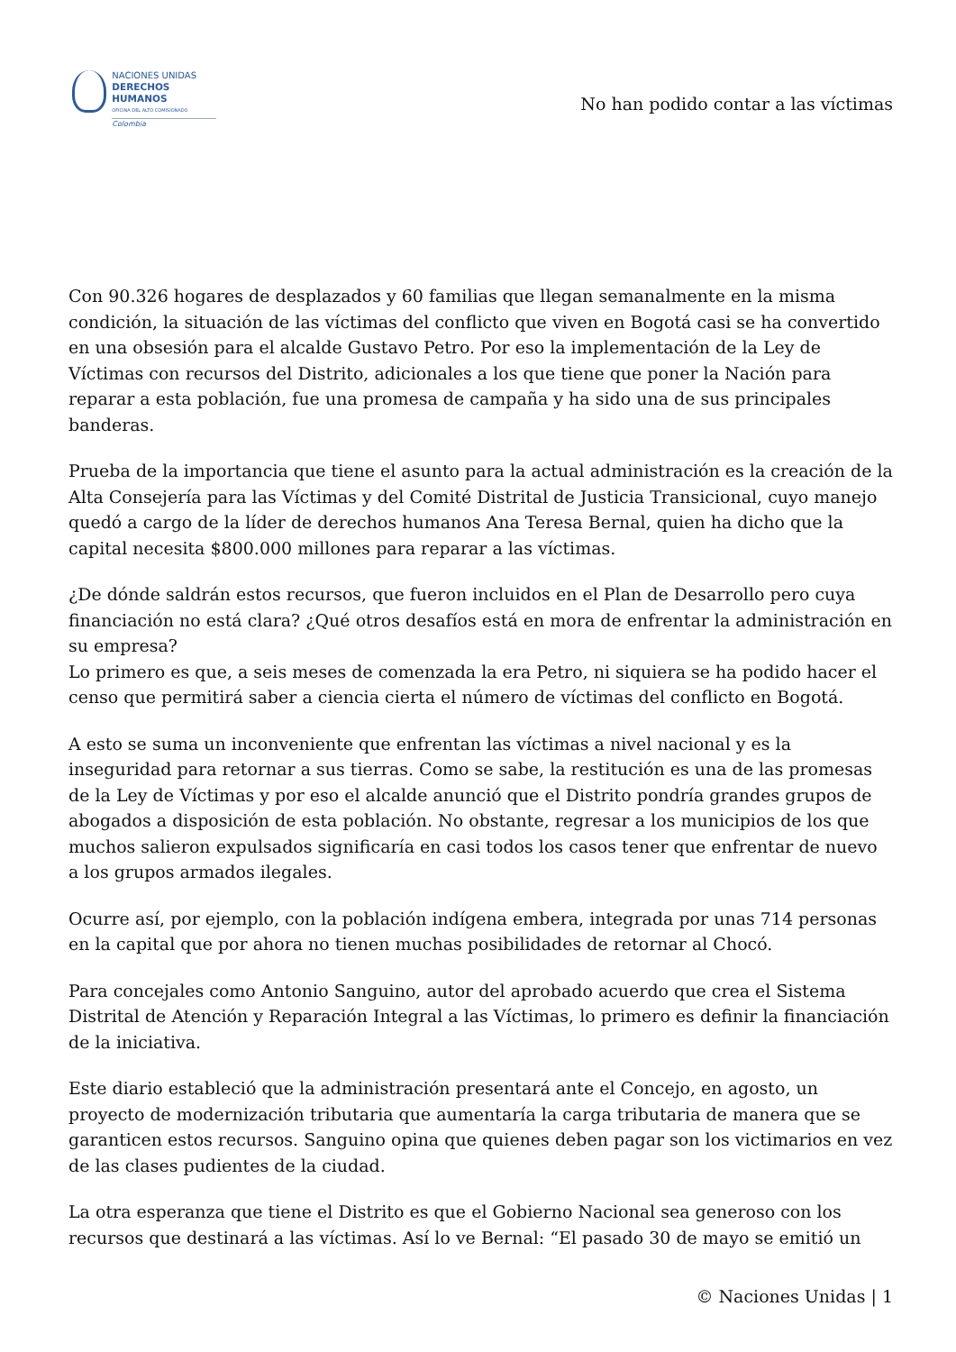NACIONES UNIDAS
DERECHOS HUMANOS
OFICINA DEL ALTO COMISIONADO
Colombia
No han podido contar a las víctimas
Con 90.326 hogares de desplazados y 60 familias que llegan semanalmente en la misma condición, la situación de las víctimas del conflicto que viven en Bogotá casi se ha convertido en una obsesión para el alcalde Gustavo Petro. Por eso la implementación de la Ley de Víctimas con recursos del Distrito, adicionales a los que tiene que poner la Nación para reparar a esta población, fue una promesa de campaña y ha sido una de sus principales banderas.
Prueba de la importancia que tiene el asunto para la actual administración es la creación de la Alta Consejería para las Víctimas y del Comité Distrital de Justicia Transicional, cuyo manejo quedó a cargo de la líder de derechos humanos Ana Teresa Bernal, quien ha dicho que la capital necesita $800.000 millones para reparar a las víctimas.
¿De dónde saldrán estos recursos, que fueron incluidos en el Plan de Desarrollo pero cuya financiación no está clara? ¿Qué otros desafíos está en mora de enfrentar la administración en su empresa?
Lo primero es que, a seis meses de comenzada la era Petro, ni siquiera se ha podido hacer el censo que permitirá saber a ciencia cierta el número de víctimas del conflicto en Bogotá.
A esto se suma un inconveniente que enfrentan las víctimas a nivel nacional y es la inseguridad para retornar a sus tierras. Como se sabe, la restitución es una de las promesas de la Ley de Víctimas y por eso el alcalde anunció que el Distrito pondría grandes grupos de abogados a disposición de esta población. No obstante, regresar a los municipios de los que muchos salieron expulsados significaría en casi todos los casos tener que enfrentar de nuevo a los grupos armados ilegales.
Ocurre así, por ejemplo, con la población indígena embera, integrada por unas 714 personas en la capital que por ahora no tienen muchas posibilidades de retornar al Chocó.
Para concejales como Antonio Sanguino, autor del aprobado acuerdo que crea el Sistema Distrital de Atención y Reparación Integral a las Víctimas, lo primero es definir la financiación de la iniciativa.
Este diario estableció que la administración presentará ante el Concejo, en agosto, un proyecto de modernización tributaria que aumentaría la carga tributaria de manera que se garanticen estos recursos. Sanguino opina que quienes deben pagar son los victimarios en vez de las clases pudientes de la ciudad.
La otra esperanza que tiene el Distrito es que el Gobierno Nacional sea generoso con los recursos que destinará a las víctimas. Así lo ve Bernal: “El pasado 30 de mayo se emitió un
© Naciones Unidas | 1